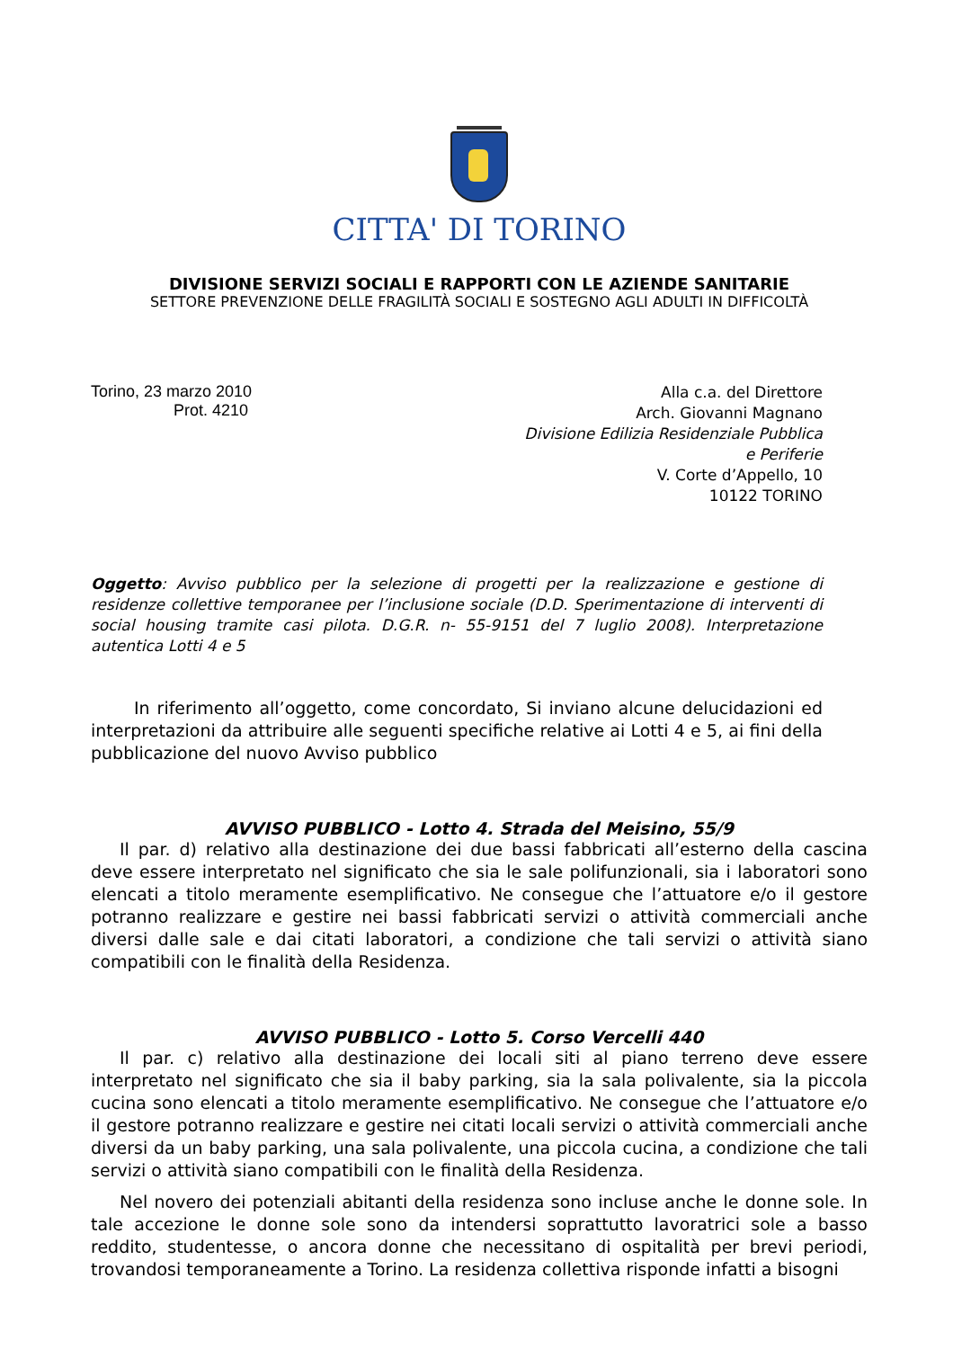CITTA' DI TORINO
DIVISIONE SERVIZI SOCIALI E RAPPORTI CON LE AZIENDE SANITARIE
SETTORE PREVENZIONE DELLE FRAGILITÀ SOCIALI E SOSTEGNO AGLI ADULTI IN DIFFICOLTÀ
Torino, 23 marzo 2010
Prot. 4210
Alla c.a. del Direttore
Arch. Giovanni Magnano
Divisione Edilizia Residenziale Pubblica
e Periferie
V. Corte d’Appello, 10
10122 TORINO
Oggetto: Avviso pubblico per la selezione di progetti per la realizzazione e gestione di residenze collettive temporanee per l’inclusione sociale (D.D. Sperimentazione di interventi di social housing tramite casi pilota. D.G.R. n- 55-9151 del 7 luglio 2008). Interpretazione autentica Lotti 4 e 5
In riferimento all’oggetto, come concordato, Si inviano alcune delucidazioni ed interpretazioni da attribuire alle seguenti specifiche relative ai Lotti 4 e 5, ai fini della pubblicazione del nuovo Avviso pubblico
AVVISO PUBBLICO - Lotto 4. Strada del Meisino, 55/9
Il par. d) relativo alla destinazione dei due bassi fabbricati all’esterno della cascina deve essere interpretato nel significato che sia le sale polifunzionali, sia i laboratori sono elencati a titolo meramente esemplificativo. Ne consegue che l’attuatore e/o il gestore potranno realizzare e gestire nei bassi fabbricati servizi o attività commerciali anche diversi dalle sale e dai citati laboratori, a condizione che tali servizi o attività siano compatibili con le finalità della Residenza.
AVVISO PUBBLICO - Lotto 5. Corso Vercelli 440
Il par. c) relativo alla destinazione dei locali siti al piano terreno deve essere interpretato nel significato che sia il baby parking, sia la sala polivalente, sia la piccola cucina sono elencati a titolo meramente esemplificativo. Ne consegue che l’attuatore e/o il gestore potranno realizzare e gestire nei citati locali servizi o attività commerciali anche diversi da un baby parking, una sala polivalente, una piccola cucina, a condizione che tali servizi o attività siano compatibili con le finalità della Residenza.
Nel novero dei potenziali abitanti della residenza sono incluse anche le donne sole. In tale accezione le donne sole sono da intendersi soprattutto lavoratrici sole a basso reddito, studentesse, o ancora donne che necessitano di ospitalità per brevi periodi, trovandosi temporaneamente a Torino. La residenza collettiva risponde infatti a bisogni